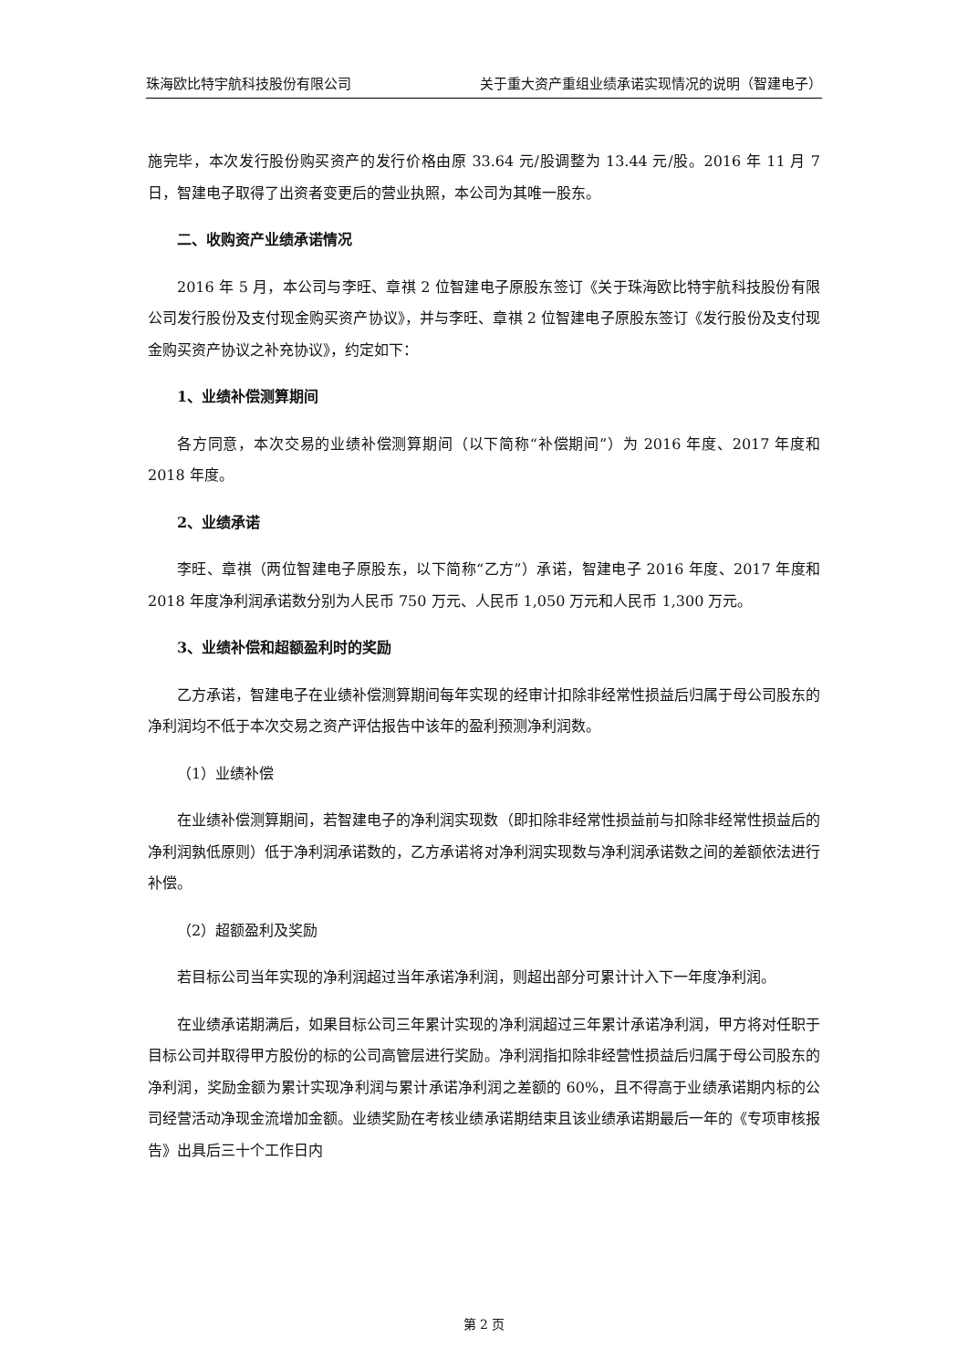珠海欧比特宇航科技股份有限公司 关于重大资产重组业绩承诺实现情况的说明（智建电子）
施完毕，本次发行股份购买资产的发行价格由原 33.64 元/股调整为 13.44 元/股。2016 年 11 月 7 日，智建电子取得了出资者变更后的营业执照，本公司为其唯一股东。
二、收购资产业绩承诺情况
2016 年 5 月，本公司与李旺、章祺 2 位智建电子原股东签订《关于珠海欧比特宇航科技股份有限公司发行股份及支付现金购买资产协议》，并与李旺、章祺 2 位智建电子原股东签订《发行股份及支付现金购买资产协议之补充协议》，约定如下：
1、业绩补偿测算期间
各方同意，本次交易的业绩补偿测算期间（以下简称“补偿期间”）为 2016 年度、2017 年度和 2018 年度。
2、业绩承诺
李旺、章祺（两位智建电子原股东，以下简称“乙方”）承诺，智建电子 2016 年度、2017 年度和 2018 年度净利润承诺数分别为人民币 750 万元、人民币 1,050 万元和人民币 1,300 万元。
3、业绩补偿和超额盈利时的奖励
乙方承诺，智建电子在业绩补偿测算期间每年实现的经审计扣除非经常性损益后归属于母公司股东的净利润均不低于本次交易之资产评估报告中该年的盈利预测净利润数。
（1）业绩补偿
在业绩补偿测算期间，若智建电子的净利润实现数（即扣除非经常性损益前与扣除非经常性损益后的净利润孰低原则）低于净利润承诺数的，乙方承诺将对净利润实现数与净利润承诺数之间的差额依法进行补偿。
（2）超额盈利及奖励
若目标公司当年实现的净利润超过当年承诺净利润，则超出部分可累计计入下一年度净利润。
在业绩承诺期满后，如果目标公司三年累计实现的净利润超过三年累计承诺净利润，甲方将对任职于目标公司并取得甲方股份的标的公司高管层进行奖励。净利润指扣除非经营性损益后归属于母公司股东的净利润，奖励金额为累计实现净利润与累计承诺净利润之差额的 60%，且不得高于业绩承诺期内标的公司经营活动净现金流增加金额。业绩奖励在考核业绩承诺期结束且该业绩承诺期最后一年的《专项审核报告》出具后三十个工作日内
第 2 页